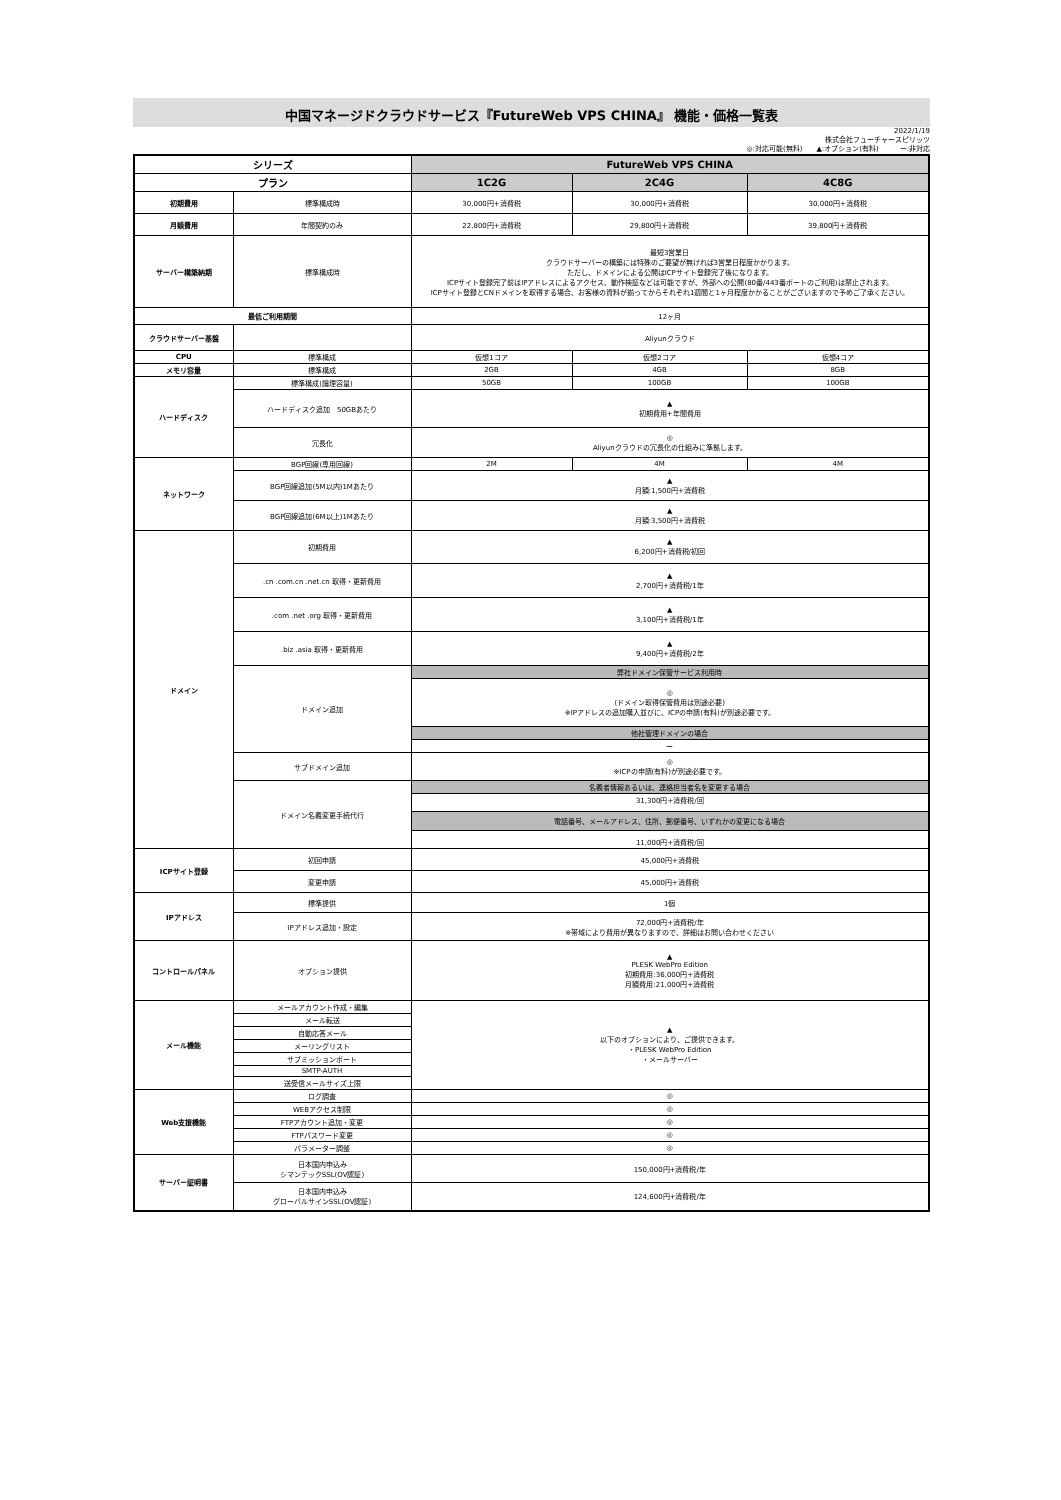中国マネージドクラウドサービス『FutureWeb VPS CHINA』 機能・価格一覧表
2022/1/19
株式会社フューチャースピリッツ
◎:対応可能(無料)　　▲:オプション(有料)　　　ー:非対応
| シリーズ | | FutureWeb VPS CHINA | | |
| --- | --- | --- | --- | --- |
| プラン | | 1C2G | 2C4G | 4C8G |
| 初期費用 | 標準構成時 | 30,000円+消費税 | 30,000円+消費税 | 30,000円+消費税 |
| 月額費用 | 年間契約のみ | 22,800円+消費税 | 29,800円＋消費税 | 39,800円＋消費税 |
| サーバー構築納期 | 標準構成時 | 最短3営業日 クラウドサーバーの構築には特殊のご要望が無ければ3営業日程度かかります。 ただし、ドメインによる公開はICPサイト登録完了後になります。 ICPサイト登録完了前はIPアドレスによるアクセス、動作検証などは可能ですが、外部への公開(80番/443番ポートのご利用)は禁止されます。 ICPサイト登録とCNドメインを取得する場合、お客様の資料が揃ってからそれぞれ1週間と1ヶ月程度かかることがございますので予めご了承ください。 | | |
| 最低ご利用期間 | | 12ヶ月 | | |
| クラウドサーバー基盤 | | Aliyunクラウド | | |
| CPU | 標準構成 | 仮想1コア | 仮想2コア | 仮想4コア |
| メモリ容量 | 標準構成 | 2GB | 4GB | 8GB |
| ハードディスク | 標準構成(論理容量) | 50GB | 100GB | 100GB |
| | ハードディスク追加 50GBあたり | ▲ 初期費用+年間費用 | | |
| | 冗長化 | ◎ Aliyunクラウドの冗長化の仕組みに準拠します。 | | |
| ネットワーク | BGP回線(専用回線) | 2M | 4M | 4M |
| | BGP回線追加(5M以内)1Mあたり | ▲ 月額:1,500円+消費税 | | |
| | BGP回線追加(6M以上)1Mあたり | ▲ 月額:3,500円+消費税 | | |
| ドメイン | 初期費用 | ▲ 6,200円+消費税/初回 | | |
| | .cn .com.cn .net.cn 取得・更新費用 | ▲ 2,700円+消費税/1年 | | |
| | .com .net .org 取得・更新費用 | ▲ 3,100円+消費税/1年 | | |
| | .biz .asia 取得・更新費用 | ▲ 9,400円+消費税/2年 | | |
| | ドメイン追加 | 弊社ドメイン保管サービス利用時 | | |
| | | ◎ (ドメイン取得保管費用は別途必要) ※IPアドレスの追加購入並びに、ICPの申請(有料)が別途必要です。 | | |
| | | 他社管理ドメインの場合 | | |
| | | ー | | |
| | サブドメイン追加 | ◎ ※ICPの申請(有料)が別途必要です。 | | |
| | ドメイン名義変更手続代行 | 名義者情報あるいは、連絡担当者名を変更する場合 | | |
| | | 31,300円+消費税/回 電話番号、メールアドレス、住所、郵便番号、いずれかの変更になる場合 11,000円+消費税/回 | | |
| ICPサイト登録 | 初回申請 | 45,000円+消費税 | | |
| | 変更申請 | 45,000円+消費税 | | |
| IPアドレス | 標準提供 | 1個 | | |
| | IPアドレス追加・設定 | 72,000円+消費税/年 ※帯域により費用が異なりますので、詳細はお問い合わせください | | |
| コントロールパネル | オプション提供 | ▲ PLESK WebPro Edition 初期費用:36,000円+消費税 月額費用:21,000円+消費税 | | |
| メール機能 | メールアカウント作成・編集 | ▲ 以下のオプションにより、ご提供できます。 ・PLESK WebPro Edition ・メールサーバー | | |
| | メール転送 | | | |
| | 自動応答メール | | | |
| | メーリングリスト | | | |
| | サブミッションポート | | | |
| | SMTP-AUTH | | | |
| | 送受信メールサイズ上限 | | | |
| Web支援機能 | ログ調査 | ◎ | | |
| | WEBアクセス制限 | ◎ | | |
| | FTPアカウント追加・変更 | ◎ | | |
| | FTPパスワード変更 | ◎ | | |
| | パラメーター調整 | ◎ | | |
| サーバー証明書 | 日本国内申込み シマンテックSSL(OV認証) | 150,000円+消費税/年 | | |
| | 日本国内申込み グローバルサインSSL(OV認証) | 124,600円+消費税/年 | | |